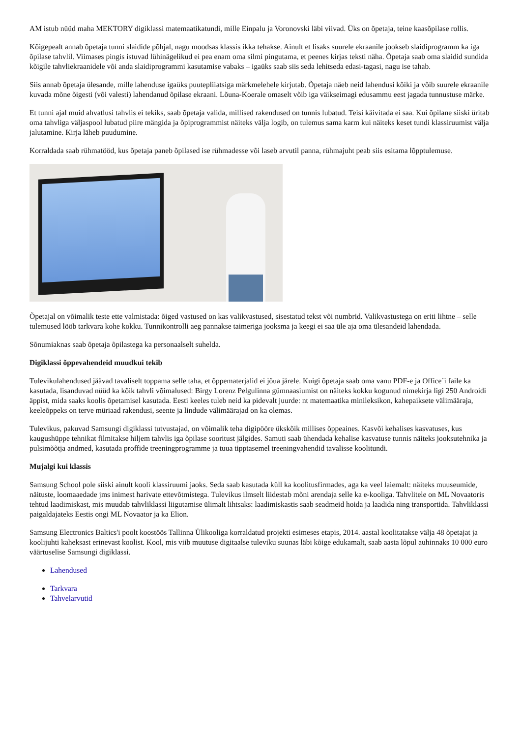AM istub nüüd maha MEKTORY digiklassi matemaatikatundi, mille Einpalu ja Voronovski läbi viivad. Üks on õpetaja, teine kaasõpilase rollis.
Kõigepealt annab õpetaja tunni slaidide põhjal, nagu moodsas klassis ikka tehakse. Ainult et lisaks suurele ekraanile jookseb slaidiprogramm ka iga õpilase tahvlil. Viimases pingis istuvad lühinägelikud ei pea enam oma silmi pingutama, et peenes kirjas teksti näha. Õpetaja saab oma slaidid sundida kõigile tahvliekraanidele või anda slaidiprogrammi kasutamise vabaks – igaüks saab siis seda lehitseda edasi-tagasi, nagu ise tahab.
Siis annab õpetaja ülesande, mille lahenduse igaüks puutepliiatsiga märkmelehele kirjutab. Õpetaja näeb neid lahendusi kõiki ja võib suurele ekraanile kuvada mõne õigesti (või valesti) lahendanud õpilase ekraani. Lõuna-Koerale omaselt võib iga väikseimagi edusammu eest jagada tunnustuse märke.
Et tunni ajal muid ahvatlusi tahvlis ei tekiks, saab õpetaja valida, millised rakendused on tunnis lubatud. Teisi käivitada ei saa. Kui õpilane siiski üritab oma tahvliga väljaspool lubatud piire mängida ja õpiprogrammist näiteks välja logib, on tulemus sama karm kui näiteks keset tundi klassiruumist välja jalutamine. Kirja läheb puudumine.
Korraldada saab rühmatööd, kus õpetaja paneb õpilased ise rühmadesse või laseb arvutil panna, rühmajuht peab siis esitama lõpptulemuse.
Õpetajal on võimalik teste ette valmistada: õiged vastused on kas valikvastused, sisestatud tekst või numbrid. Valikvastustega on eriti lihtne – selle tulemused lööb tarkvara kohe kokku. Tunnikontrolli aeg pannakse taimeriga jooksma ja keegi ei saa üle aja oma ülesandeid lahendada.
Sõnumiaknas saab õpetaja õpilastega ka personaalselt suhelda.
Digiklassi õppevahendeid muudkui tekib
Tulevikulahendused jäävad tavaliselt toppama selle taha, et õppematerjalid ei jõua järele. Kuigi õpetaja saab oma vanu PDF-e ja Office´i faile ka kasutada, lisanduvad nüüd ka kõik tahvli võimalused: Birgy Lorenz Pelgulinna gümnaasiumist on näiteks kokku kogunud nimekirja ligi 250 Androidi äppist, mida saaks koolis õpetamisel kasutada. Eesti keeles tuleb neid ka pidevalt juurde: nt matemaatika minileksikon, kahepaiksete välimääraja, keeleõppeks on terve müriaad rakendusi, seente ja lindude välimäärajad on ka olemas.
Tulevikus, pakuvad Samsungi digiklassi tutvustajad, on võimalik teha digipööre ükskõik millises õppeaines. Kasvõi kehalises kasvatuses, kus kaugushüppe tehnikat filmitakse hiljem tahvlis iga õpilase sooritust jälgides. Samuti saab ühendada kehalise kasvatuse tunnis näiteks jooksutehnika ja pulsimõõtja andmed, kasutada proffide treeningprogramme ja tuua tipptasemel treeningvahendid tavalisse koolitundi.
Mujalgi kui klassis
Samsung School pole siiski ainult kooli klassiruumi jaoks. Seda saab kasutada küll ka koolitusfirmades, aga ka veel laiemalt: näiteks muuseumide, näituste, loomaaedade jms inimest harivate ettevõtmistega. Tulevikus ilmselt liidestab mõni arendaja selle ka e-kooliga. Tahvlitele on ML Novaatoris tehtud laadimiskast, mis muudab tahvliklassi liigutamise ülimalt lihtsaks: laadimiskastis saab seadmeid hoida ja laadida ning transportida. Tahvliklassi paigaldajateks Eestis ongi ML Novaator ja ka Elion.
Samsung Electronics Baltics'i poolt koostöös Tallinna Ülikooliga korraldatud projekti esimeses etapis, 2014. aastal koolitatakse välja 48 õpetajat ja koolijuhti kaheksast erinevast koolist. Kool, mis viib muutuse digitaalse tuleviku suunas läbi kõige edukamalt, saab aasta lõpul auhinnaks 10 000 euro väärtuselise Samsungi digiklassi.
Lahendused
Tarkvara
Tahvelarvutid